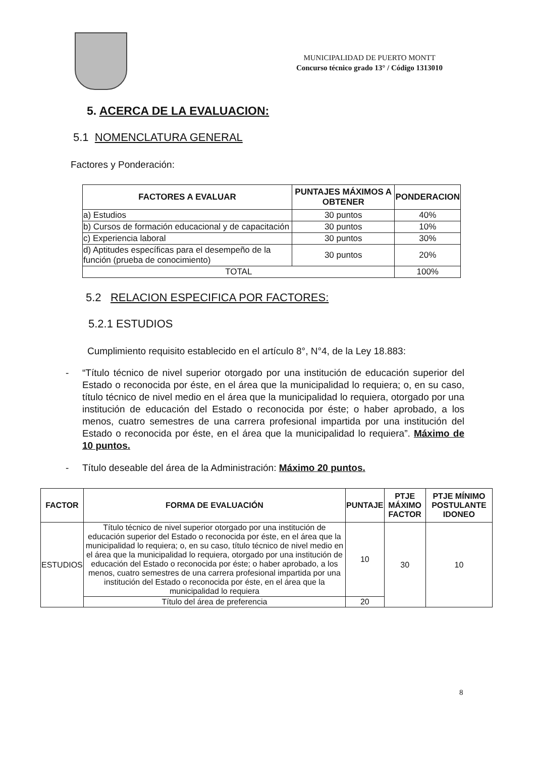MUNICIPALIDAD DE PUERTO MONTT
Concurso técnico grado 13° / Código 1313010
5. ACERCA DE LA EVALUACION:
5.1 NOMENCLATURA GENERAL
Factores y Ponderación:
| FACTORES A EVALUAR | PUNTAJES MÁXIMOS A OBTENER | PONDERACION |
| --- | --- | --- |
| a) Estudios | 30 puntos | 40% |
| b) Cursos de formación educacional y de capacitación | 30 puntos | 10% |
| c) Experiencia laboral | 30 puntos | 30% |
| d) Aptitudes específicas para el desempeño de la función (prueba de conocimiento) | 30 puntos | 20% |
| TOTAL | | 100% |
5.2 RELACION ESPECIFICA POR FACTORES:
5.2.1 ESTUDIOS
Cumplimiento requisito establecido en el artículo 8°, N°4, de la Ley 18.883:
- “Título técnico de nivel superior otorgado por una institución de educación superior del Estado o reconocida por éste, en el área que la municipalidad lo requiera; o, en su caso, título técnico de nivel medio en el área que la municipalidad lo requiera, otorgado por una institución de educación del Estado o reconocida por éste; o haber aprobado, a los menos, cuatro semestres de una carrera profesional impartida por una institución del Estado o reconocida por éste, en el área que la municipalidad lo requiera”. Máximo de 10 puntos.
- Título deseable del área de la Administración: Máximo 20 puntos.
| FACTOR | FORMA DE EVALUACIÓN | PUNTAJE | PTJE MÁXIMO FACTOR | PTJE MÍNIMO POSTULANTE IDONEO |
| --- | --- | --- | --- | --- |
| ESTUDIOS | Título técnico de nivel superior otorgado por una institución de educación superior del Estado o reconocida por éste, en el área que la municipalidad lo requiera; o, en su caso, título técnico de nivel medio en el área que la municipalidad lo requiera, otorgado por una institución de educación del Estado o reconocida por éste; o haber aprobado, a los menos, cuatro semestres de una carrera profesional impartida por una institución del Estado o reconocida por éste, en el área que la municipalidad lo requiera | 10 | 30 | 10 |
| | Título del área de preferencia | 20 | | |
8